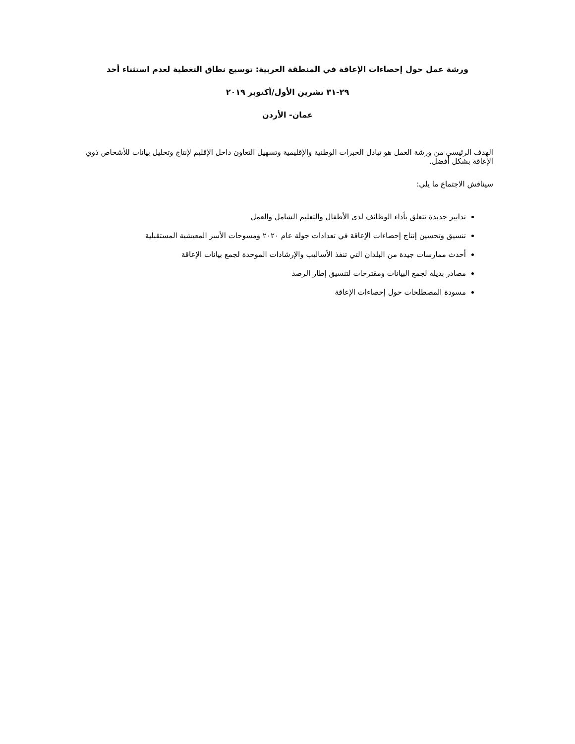ورشة عمل حول إحصاءات الإعاقة في المنطقة العربية: توسيع نطاق التغطية لعدم استثناء أحد
٢٩-٣١ تشرين الأول/أكتوبر ٢٠١٩
عمان- الأردن
الهدف الرئيسي من ورشة العمل هو تبادل الخبرات الوطنية والإقليمية وتسهيل التعاون داخل الإقليم لإنتاج وتحليل بيانات للأشخاص ذوي الإعاقة بشكل أفضل.
سيناقش الاجتماع ما يلي:
تدابير جديدة تتعلق بأداء الوظائف لدى الأطفال والتعليم الشامل والعمل
تنسيق وتحسين إنتاج إحصاءات الإعاقة في تعدادات جولة عام ٢٠٢٠ ومسوحات الأسر المعيشية المستقبلية
أحدث ممارسات جيدة من البلدان التي تنفذ الأساليب والإرشادات الموحدة لجمع بيانات الإعاقة
مصادر بديلة لجمع البيانات ومقترحات لتنسيق إطار الرصد
مسودة المصطلحات حول إحصاءات الإعاقة